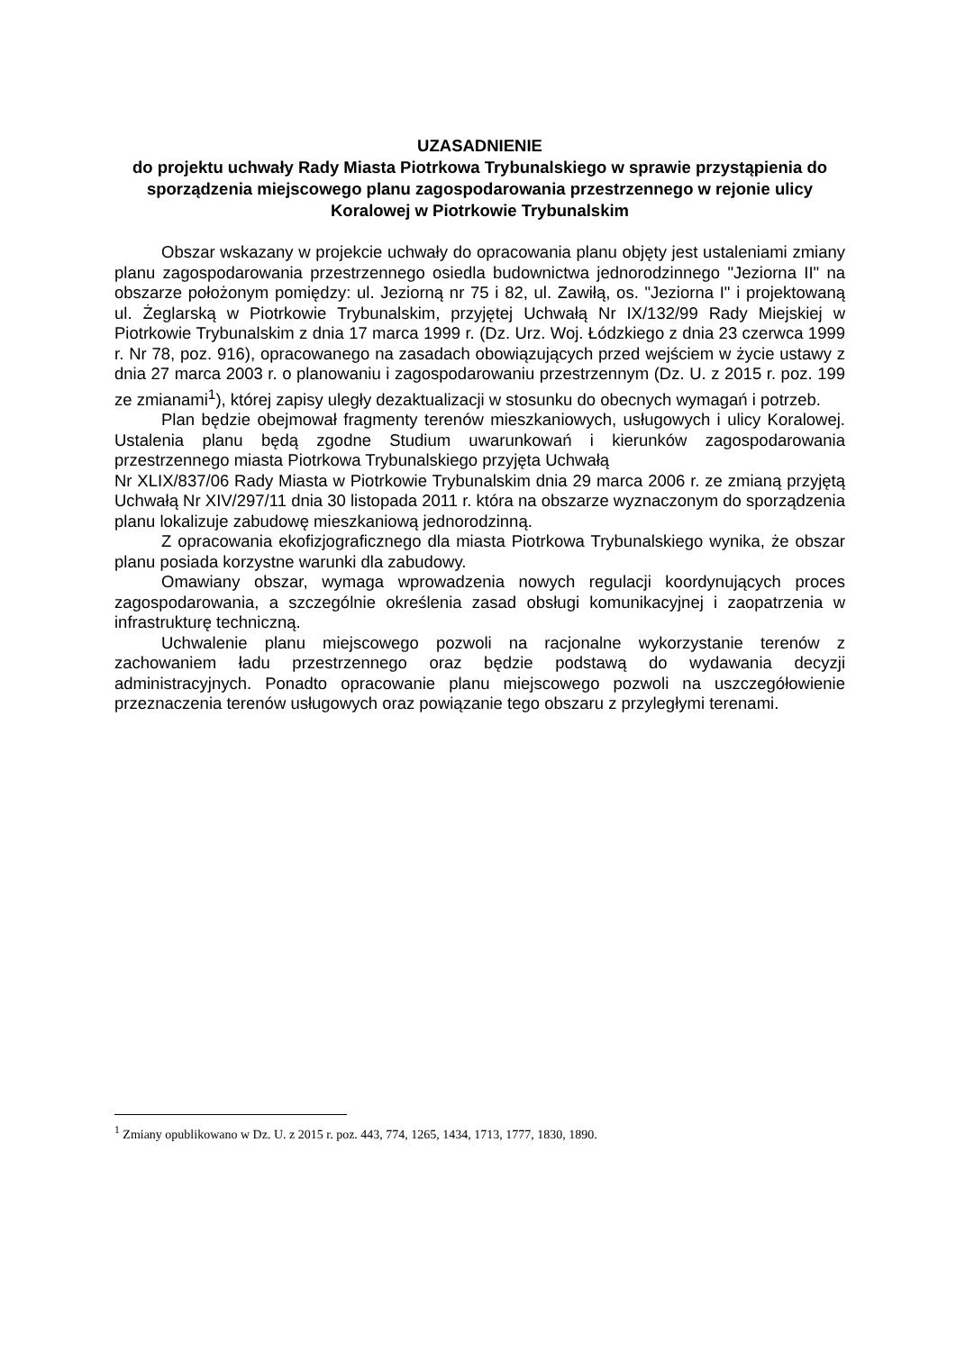UZASADNIENIE
do projektu uchwały Rady Miasta Piotrkowa Trybunalskiego w sprawie przystąpienia do sporządzenia miejscowego planu zagospodarowania przestrzennego w rejonie ulicy Koralowej w Piotrkowie Trybunalskim
Obszar wskazany w projekcie uchwały do opracowania planu objęty jest ustaleniami zmiany planu zagospodarowania przestrzennego osiedla budownictwa jednorodzinnego "Jeziorna II" na obszarze położonym pomiędzy: ul. Jeziorną nr 75 i 82, ul. Zawiłą, os. "Jeziorna I" i projektowaną ul. Żeglarską w Piotrkowie Trybunalskim, przyjętej Uchwałą Nr IX/132/99 Rady Miejskiej w Piotrkowie Trybunalskim z dnia 17 marca 1999 r. (Dz. Urz. Woj. Łódzkiego z dnia 23 czerwca 1999 r. Nr 78, poz. 916), opracowanego na zasadach obowiązujących przed wejściem w życie ustawy z dnia 27 marca 2003 r. o planowaniu i zagospodarowaniu przestrzennym (Dz. U. z 2015 r. poz. 199 ze zmianami<sup>1</sup>), której zapisy uległy dezaktualizacji w stosunku do obecnych wymagań i potrzeb.
Plan będzie obejmował fragmenty terenów mieszkaniowych, usługowych i ulicy Koralowej. Ustalenia planu będą zgodne Studium uwarunkowań i kierunków zagospodarowania przestrzennego miasta Piotrkowa Trybunalskiego przyjęta Uchwałą
Nr XLIX/837/06 Rady Miasta w Piotrkowie Trybunalskim dnia 29 marca 2006 r. ze zmianą przyjętą Uchwałą Nr XIV/297/11 dnia 30 listopada 2011 r. która na obszarze wyznaczonym do sporządzenia planu lokalizuje zabudowę mieszkaniową jednorodzinną.
Z opracowania ekofizjograficznego dla miasta Piotrkowa Trybunalskiego wynika, że obszar planu posiada korzystne warunki dla zabudowy.
Omawiany obszar, wymaga wprowadzenia nowych regulacji koordynujących proces zagospodarowania, a szczególnie określenia zasad obsługi komunikacyjnej i zaopatrzenia w infrastrukturę techniczną.
Uchwalenie planu miejscowego pozwoli na racjonalne wykorzystanie terenów z zachowaniem ładu przestrzennego oraz będzie podstawą do wydawania decyzji administracyjnych. Ponadto opracowanie planu miejscowego pozwoli na uszczegółowienie przeznaczenia terenów usługowych oraz powiązanie tego obszaru z przyległymi terenami.
<sup>1</sup> Zmiany opublikowano w Dz. U. z 2015 r. poz. 443, 774, 1265, 1434, 1713, 1777, 1830, 1890.